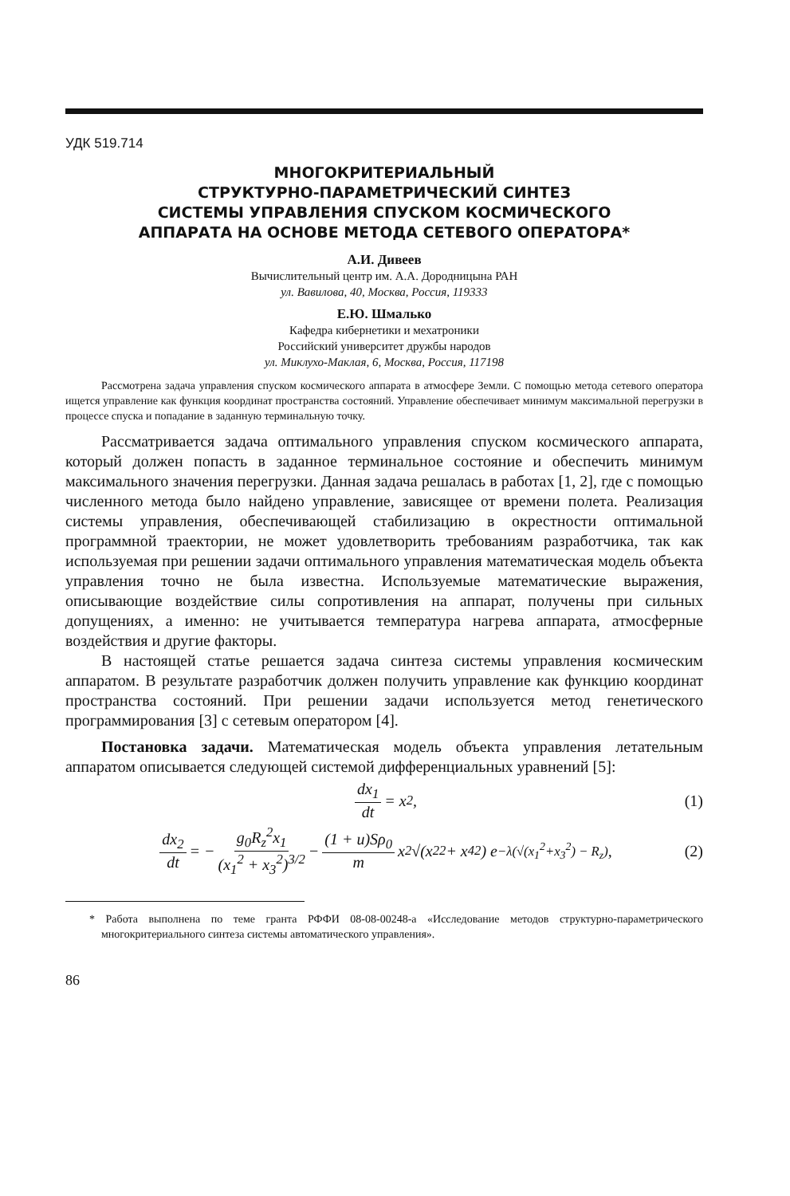УДК 519.714
МНОГОКРИТЕРИАЛЬНЫЙ
СТРУКТУРНО-ПАРАМЕТРИЧЕСКИЙ СИНТЕЗ
СИСТЕМЫ УПРАВЛЕНИЯ СПУСКОМ КОСМИЧЕСКОГО
АППАРАТА НА ОСНОВЕ МЕТОДА СЕТЕВОГО ОПЕРАТОРА*
А.И. Дивеев
Вычислительный центр им. А.А. Дородницына РАН
ул. Вавилова, 40, Москва, Россия, 119333
Е.Ю. Шмалько
Кафедра кибернетики и мехатроники
Российский университет дружбы народов
ул. Миклухо-Маклая, 6, Москва, Россия, 117198
Рассмотрена задача управления спуском космического аппарата в атмосфере Земли. С помощью метода сетевого оператора ищется управление как функция координат пространства состояний. Управление обеспечивает минимум максимальной перегрузки в процессе спуска и попадание в заданную терминальную точку.
Рассматривается задача оптимального управления спуском космического аппарата, который должен попасть в заданное терминальное состояние и обеспечить минимум максимального значения перегрузки. Данная задача решалась в работах [1, 2], где с помощью численного метода было найдено управление, зависящее от времени полета. Реализация системы управления, обеспечивающей стабилизацию в окрестности оптимальной программной траектории, не может удовлетворить требованиям разработчика, так как используемая при решении задачи оптимального управления математическая модель объекта управления точно не была известна. Используемые математические выражения, описывающие воздействие силы сопротивления на аппарат, получены при сильных допущениях, а именно: не учитывается температура нагрева аппарата, атмосферные воздействия и другие факторы.
В настоящей статье решается задача синтеза системы управления космическим аппаратом. В результате разработчик должен получить управление как функцию координат пространства состояний. При решении задачи используется метод генетического программирования [3] с сетевым оператором [4].
Постановка задачи. Математическая модель объекта управления летательным аппаратом описывается следующей системой дифференциальных уравнений [5]:
dx<sub>1</sub> dt = x<sub>2</sub>, (1)
dx<sub>2</sub> dt = − g<sub>0</sub>R<sub>z</sub><sup>2</sup>x<sub>1</sub> (x<sub>1</sub><sup>2</sup> + x<sub>3</sub><sup>2</sup>)<sup>3/2</sup> − (1 + u)Sρ<sub>0</sub> m x<sub>2</sub>√(x<sub>2</sub><sup>2</sup> + x<sub>4</sub><sup>2</sup>) e<sup>−λ(√(x<sub>1</sub><sup>2</sup>+x<sub>3</sub><sup>2</sup>) − R<sub>z</sub>)</sup>, (2)
* Работа выполнена по теме гранта РФФИ 08-08-00248-а «Исследование методов структурно-параметрического многокритериального синтеза системы автоматического управления».
86